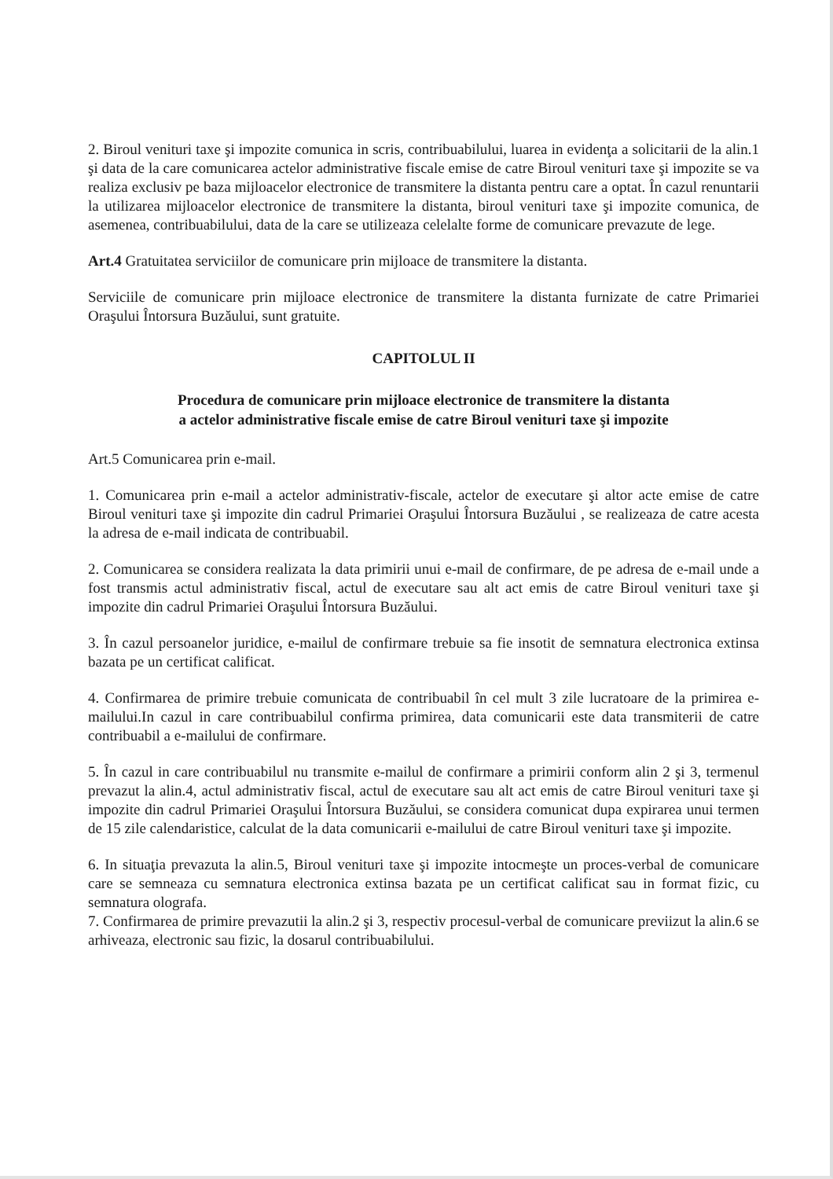2. Biroul venituri taxe şi impozite comunica in scris, contribuabilului, luarea in evidenţa a solicitarii de la alin.1 şi data de la care comunicarea actelor administrative fiscale emise de catre Biroul venituri taxe şi impozite se va realiza exclusiv pe baza mijloacelor electronice de transmitere la distanta pentru care a optat. În cazul renuntarii la utilizarea mijloacelor electronice de transmitere la distanta, biroul venituri taxe şi impozite comunica, de asemenea, contribuabilului, data de la care se utilizeaza celelalte forme de comunicare prevazute de lege.
Art.4 Gratuitatea serviciilor de comunicare prin mijloace de transmitere la distanta.
Serviciile de comunicare prin mijloace electronice de transmitere la distanta furnizate de catre Primariei Oraşului Întorsura Buzăului, sunt gratuite.
CAPITOLUL II
Procedura de comunicare prin mijloace electronice de transmitere la distanta
a actelor administrative fiscale emise de catre Biroul venituri taxe şi impozite
Art.5 Comunicarea prin e-mail.
1. Comunicarea prin e-mail a actelor administrativ-fiscale, actelor de executare şi altor acte emise de catre Biroul venituri taxe şi impozite din cadrul Primariei Oraşului Întorsura Buzăului , se realizeaza de catre acesta la adresa de e-mail indicata de contribuabil.
2. Comunicarea se considera realizata la data primirii unui e-mail de confirmare, de pe adresa de e-mail unde a fost transmis actul administrativ fiscal, actul de executare sau alt act emis de catre Biroul venituri taxe şi impozite din cadrul Primariei Oraşului Întorsura Buzăului.
3. În cazul persoanelor juridice, e-mailul de confirmare trebuie sa fie insotit de semnatura electronica extinsa bazata pe un certificat calificat.
4. Confirmarea de primire trebuie comunicata de contribuabil în cel mult 3 zile lucratoare de la primirea e-mailului.In cazul in care contribuabilul confirma primirea, data comunicarii este data transmiterii de catre contribuabil a e-mailului de confirmare.
5. În cazul in care contribuabilul nu transmite e-mailul de confirmare a primirii conform alin 2 şi 3, termenul prevazut la alin.4, actul administrativ fiscal, actul de executare sau alt act emis de catre Biroul venituri taxe şi impozite din cadrul Primariei Oraşului Întorsura Buzăului, se considera comunicat dupa expirarea unui termen de 15 zile calendaristice, calculat de la data comunicarii e-mailului de catre Biroul venituri taxe şi impozite.
6. In situaţia prevazuta la alin.5, Biroul venituri taxe şi impozite intocmeşte un proces-verbal de comunicare care se semneaza cu semnatura electronica extinsa bazata pe un certificat calificat sau in format fizic, cu semnatura olografa.
7. Confirmarea de primire prevazutii la alin.2 şi 3, respectiv procesul-verbal de comunicare previizut la alin.6 se arhiveaza, electronic sau fizic, la dosarul contribuabilului.